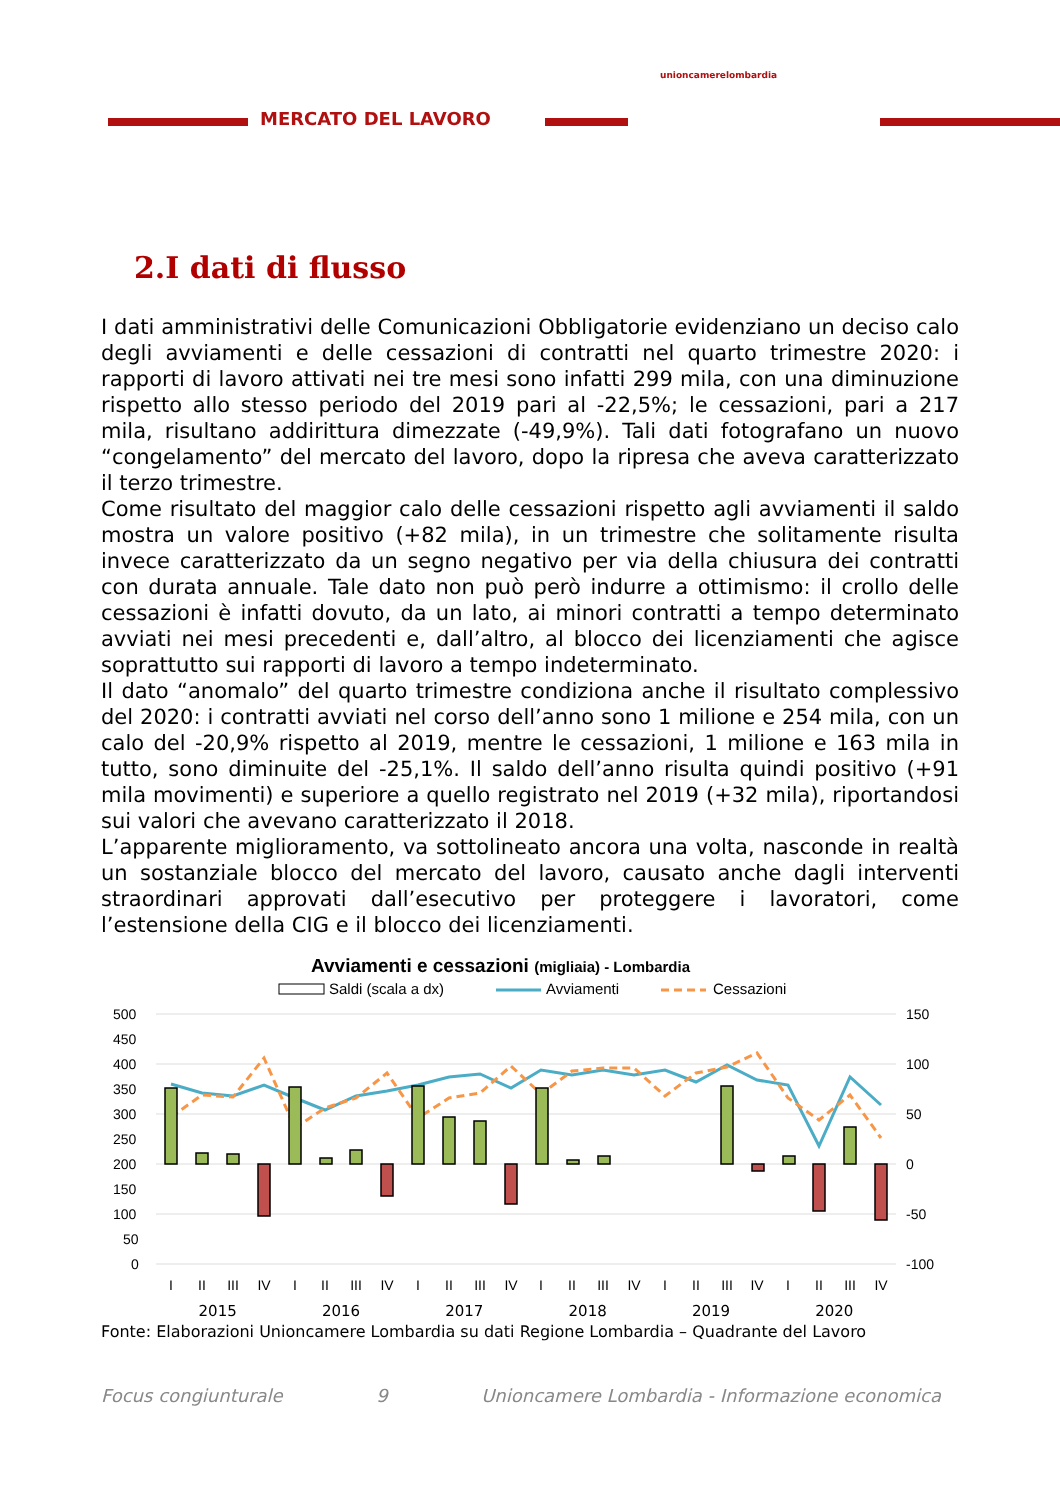MERCATO DEL LAVORO
unioncamerelombardia
2.I dati di flusso
I dati amministrativi delle Comunicazioni Obbligatorie evidenziano un deciso calo degli avviamenti e delle cessazioni di contratti nel quarto trimestre 2020: i rapporti di lavoro attivati nei tre mesi sono infatti 299 mila, con una diminuzione rispetto allo stesso periodo del 2019 pari al -22,5%; le cessazioni, pari a 217 mila, risultano addirittura dimezzate (-49,9%). Tali dati fotografano un nuovo “congelamento” del mercato del lavoro, dopo la ripresa che aveva caratterizzato il terzo trimestre.
Come risultato del maggior calo delle cessazioni rispetto agli avviamenti il saldo mostra un valore positivo (+82 mila), in un trimestre che solitamente risulta invece caratterizzato da un segno negativo per via della chiusura dei contratti con durata annuale. Tale dato non può però indurre a ottimismo: il crollo delle cessazioni è infatti dovuto, da un lato, ai minori contratti a tempo determinato avviati nei mesi precedenti e, dall’altro, al blocco dei licenziamenti che agisce soprattutto sui rapporti di lavoro a tempo indeterminato.
Il dato “anomalo” del quarto trimestre condiziona anche il risultato complessivo del 2020: i contratti avviati nel corso dell’anno sono 1 milione e 254 mila, con un calo del -20,9% rispetto al 2019, mentre le cessazioni, 1 milione e 163 mila in tutto, sono diminuite del -25,1%. Il saldo dell’anno risulta quindi positivo (+91 mila movimenti) e superiore a quello registrato nel 2019 (+32 mila), riportandosi sui valori che avevano caratterizzato il 2018.
L’apparente miglioramento, va sottolineato ancora una volta, nasconde in realtà un sostanziale blocco del mercato del lavoro, causato anche dagli interventi straordinari approvati dall’esecutivo per proteggere i lavoratori, come l’estensione della CIG e il blocco dei licenziamenti.
Avviamenti e cessazioni (migliaia) - Lombardia
Saldi (scala a dx)
Avviamenti
Cessazioni
500
450
400
350
300
250
200
150
100
50
0
150
100
50
0
-50
-100
I
II
III
IV
I
II
III
IV
I
II
III
IV
I
II
III
IV
I
II
III
IV
I
II
III
IV
2015 2016 2017 2018 2019 2020
Fonte: Elaborazioni Unioncamere Lombardia su dati Regione Lombardia – Quadrante del Lavoro
Focus congiunturale 9 Unioncamere Lombardia - Informazione economica